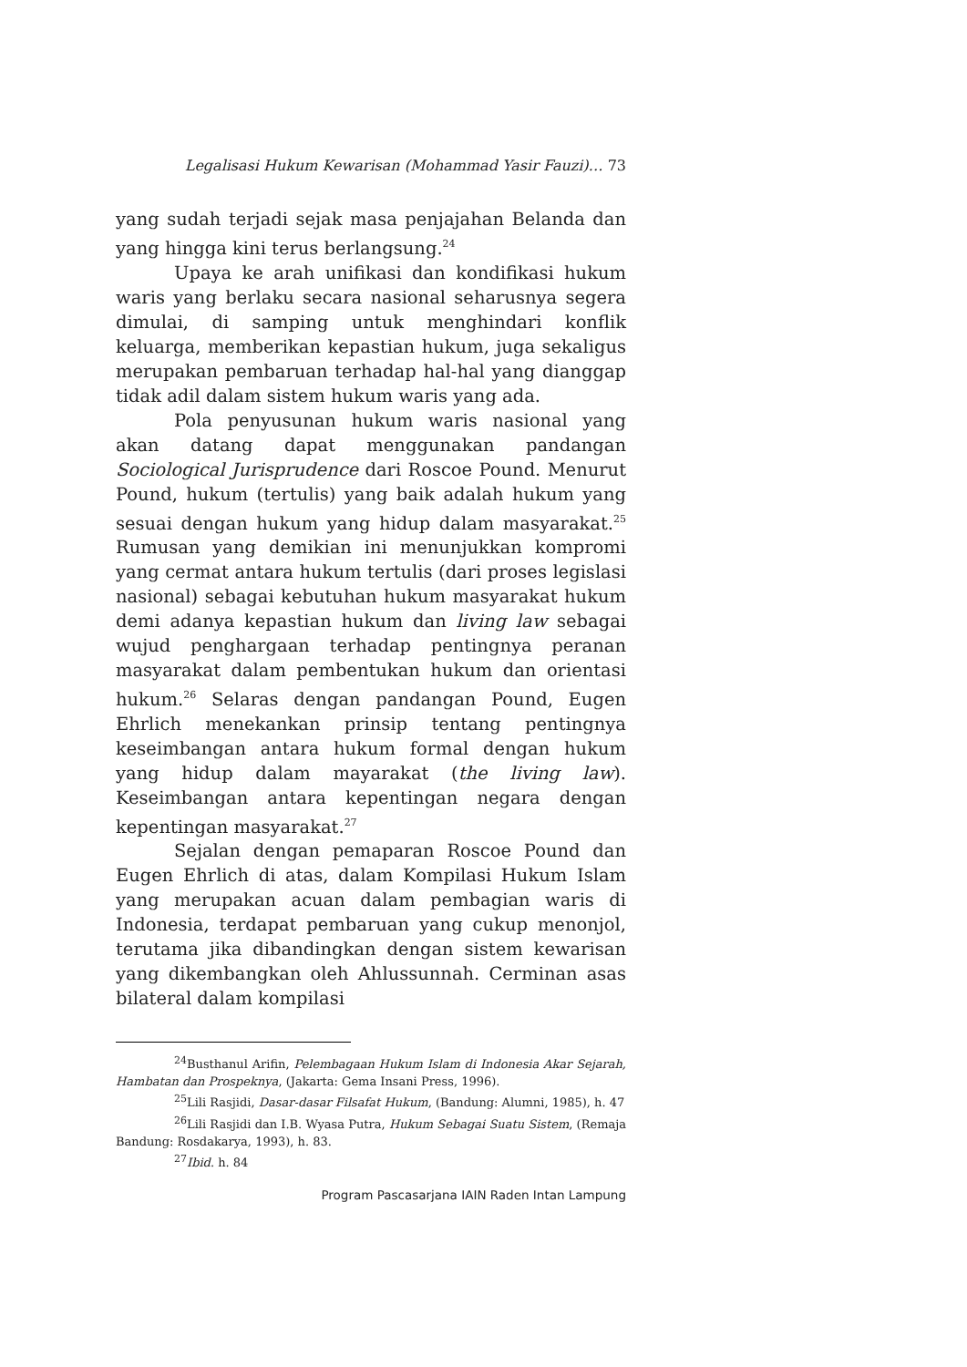Legalisasi Hukum Kewarisan (Mohammad Yasir Fauzi)… 73
yang sudah terjadi sejak masa penjajahan Belanda dan yang hingga kini terus berlangsung.<sup>24</sup>
Upaya ke arah unifikasi dan kondifikasi hukum waris yang berlaku secara nasional seharusnya segera dimulai, di samping untuk menghindari konflik keluarga, memberikan kepastian hukum, juga sekaligus merupakan pembaruan terhadap hal-hal yang dianggap tidak adil dalam sistem hukum waris yang ada.
Pola penyusunan hukum waris nasional yang akan datang dapat menggunakan pandangan Sociological Jurisprudence dari Roscoe Pound. Menurut Pound, hukum (tertulis) yang baik adalah hukum yang sesuai dengan hukum yang hidup dalam masyarakat.<sup>25</sup> Rumusan yang demikian ini menunjukkan kompromi yang cermat antara hukum tertulis (dari proses legislasi nasional) sebagai kebutuhan hukum masyarakat hukum demi adanya kepastian hukum dan living law sebagai wujud penghargaan terhadap pentingnya peranan masyarakat dalam pembentukan hukum dan orientasi hukum.<sup>26</sup> Selaras dengan pandangan Pound, Eugen Ehrlich menekankan prinsip tentang pentingnya keseimbangan antara hukum formal dengan hukum yang hidup dalam mayarakat (the living law). Keseimbangan antara kepentingan negara dengan kepentingan masyarakat.<sup>27</sup>
Sejalan dengan pemaparan Roscoe Pound dan Eugen Ehrlich di atas, dalam Kompilasi Hukum Islam yang merupakan acuan dalam pembagian waris di Indonesia, terdapat pembaruan yang cukup menonjol, terutama jika dibandingkan dengan sistem kewarisan yang dikembangkan oleh Ahlussunnah. Cerminan asas bilateral dalam kompilasi
<sup>24</sup> Busthanul Arifin, Pelembagaan Hukum Islam di Indonesia Akar Sejarah, Hambatan dan Prospeknya, (Jakarta: Gema Insani Press, 1996).
<sup>25</sup> Lili Rasjidi, Dasar-dasar Filsafat Hukum, (Bandung: Alumni, 1985), h. 47
<sup>26</sup> Lili Rasjidi dan I.B. Wyasa Putra, Hukum Sebagai Suatu Sistem, (Remaja Bandung: Rosdakarya, 1993), h. 83.
<sup>27</sup> Ibid. h. 84
Program Pascasarjana IAIN Raden Intan Lampung